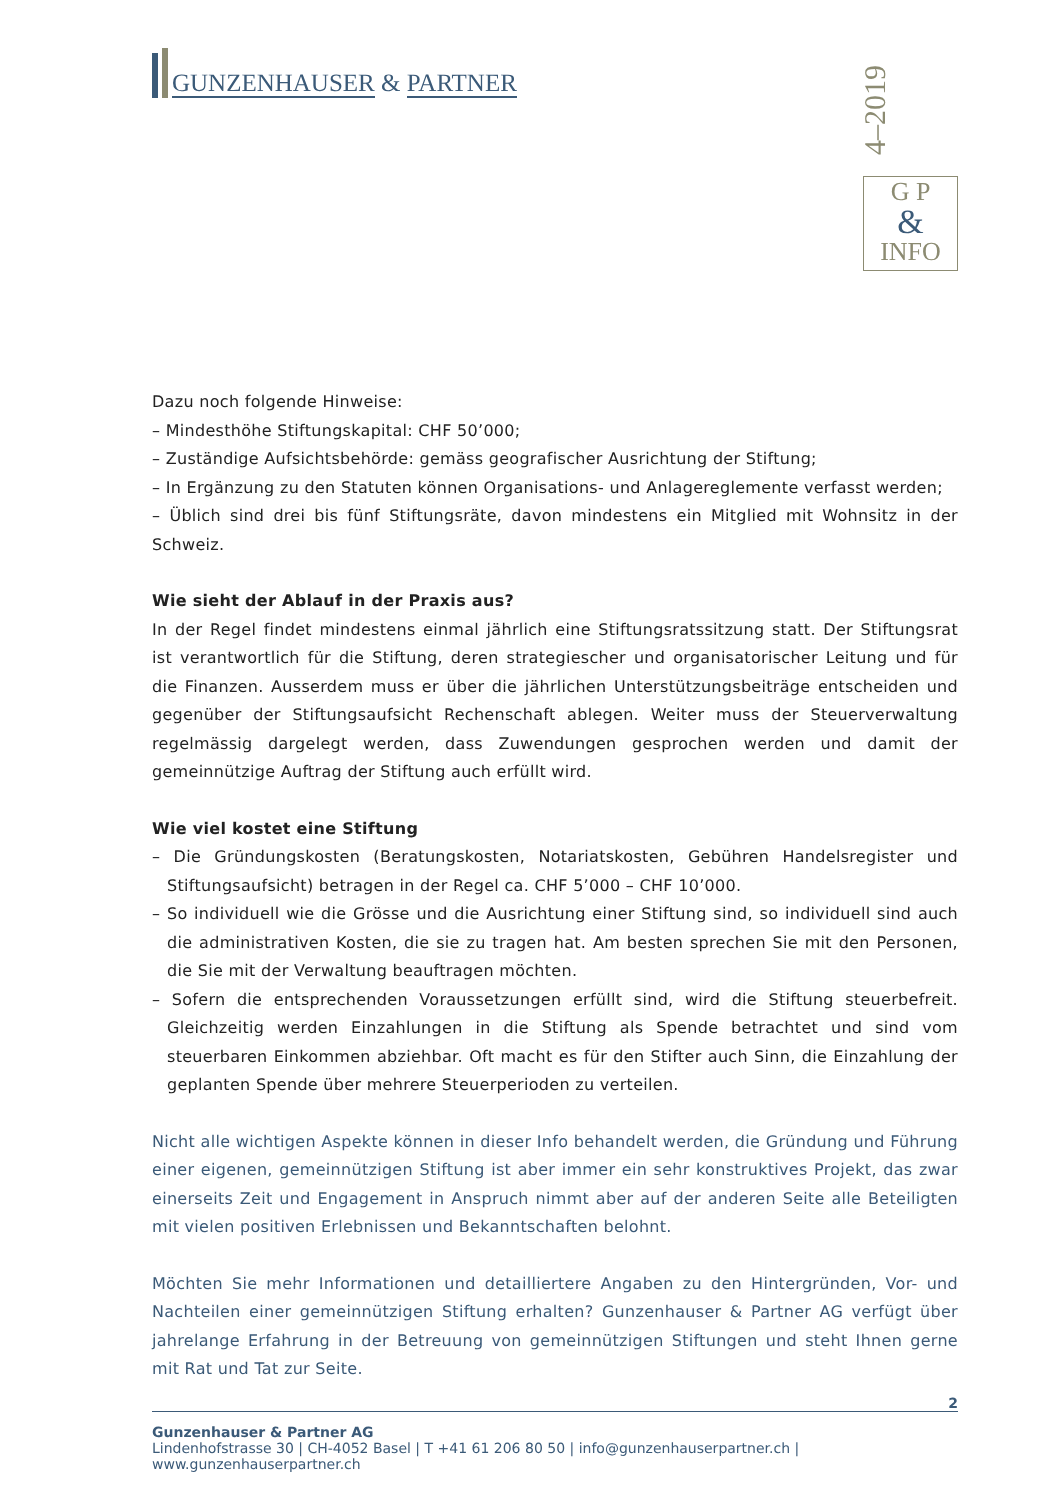GUNZENHAUSER & PARTNER
4–2019
G P
&
INFO
Dazu noch folgende Hinweise:
– Mindesthöhe Stiftungskapital: CHF 50’000;
– Zuständige Aufsichtsbehörde: gemäss geografischer Ausrichtung der Stiftung;
– In Ergänzung zu den Statuten können Organisations- und Anlagereglemente verfasst werden;
– Üblich sind drei bis fünf Stiftungsräte, davon mindestens ein Mitglied mit Wohnsitz in der Schweiz.
Wie sieht der Ablauf in der Praxis aus?
In der Regel findet mindestens einmal jährlich eine Stiftungsratssitzung statt. Der Stiftungsrat ist verantwortlich für die Stiftung, deren strategiescher und organisatorischer Leitung und für die Finanzen. Ausserdem muss er über die jährlichen Unterstützungsbeiträge entscheiden und gegenüber der Stiftungsaufsicht Rechenschaft ablegen. Weiter muss der Steuerverwaltung regelmässig dargelegt werden, dass Zuwendungen gesprochen werden und damit der gemeinnützige Auftrag der Stiftung auch erfüllt wird.
Wie viel kostet eine Stiftung
– Die Gründungskosten (Beratungskosten, Notariatskosten, Gebühren Handelsregister und Stiftungsaufsicht) betragen in der Regel ca. CHF 5’000 – CHF 10’000.
– So individuell wie die Grösse und die Ausrichtung einer Stiftung sind, so individuell sind auch die administrativen Kosten, die sie zu tragen hat. Am besten sprechen Sie mit den Personen, die Sie mit der Verwaltung beauftragen möchten.
– Sofern die entsprechenden Voraussetzungen erfüllt sind, wird die Stiftung steuerbefreit. Gleichzeitig werden Einzahlungen in die Stiftung als Spende betrachtet und sind vom steuerbaren Einkommen abziehbar. Oft macht es für den Stifter auch Sinn, die Einzahlung der geplanten Spende über mehrere Steuerperioden zu verteilen.
Nicht alle wichtigen Aspekte können in dieser Info behandelt werden, die Gründung und Führung einer eigenen, gemeinnützigen Stiftung ist aber immer ein sehr konstruktives Projekt, das zwar einerseits Zeit und Engagement in Anspruch nimmt aber auf der anderen Seite alle Beteiligten mit vielen positiven Erlebnissen und Bekanntschaften belohnt.
Möchten Sie mehr Informationen und detailliertere Angaben zu den Hintergründen, Vor- und Nachteilen einer gemeinnützigen Stiftung erhalten? Gunzenhauser & Partner AG verfügt über jahrelange Erfahrung in der Betreuung von gemeinnützigen Stiftungen und steht Ihnen gerne mit Rat und Tat zur Seite.
2
Gunzenhauser & Partner AG
Lindenhofstrasse 30 | CH-4052 Basel | T +41 61 206 80 50 | info@gunzenhauserpartner.ch | www.gunzenhauserpartner.ch